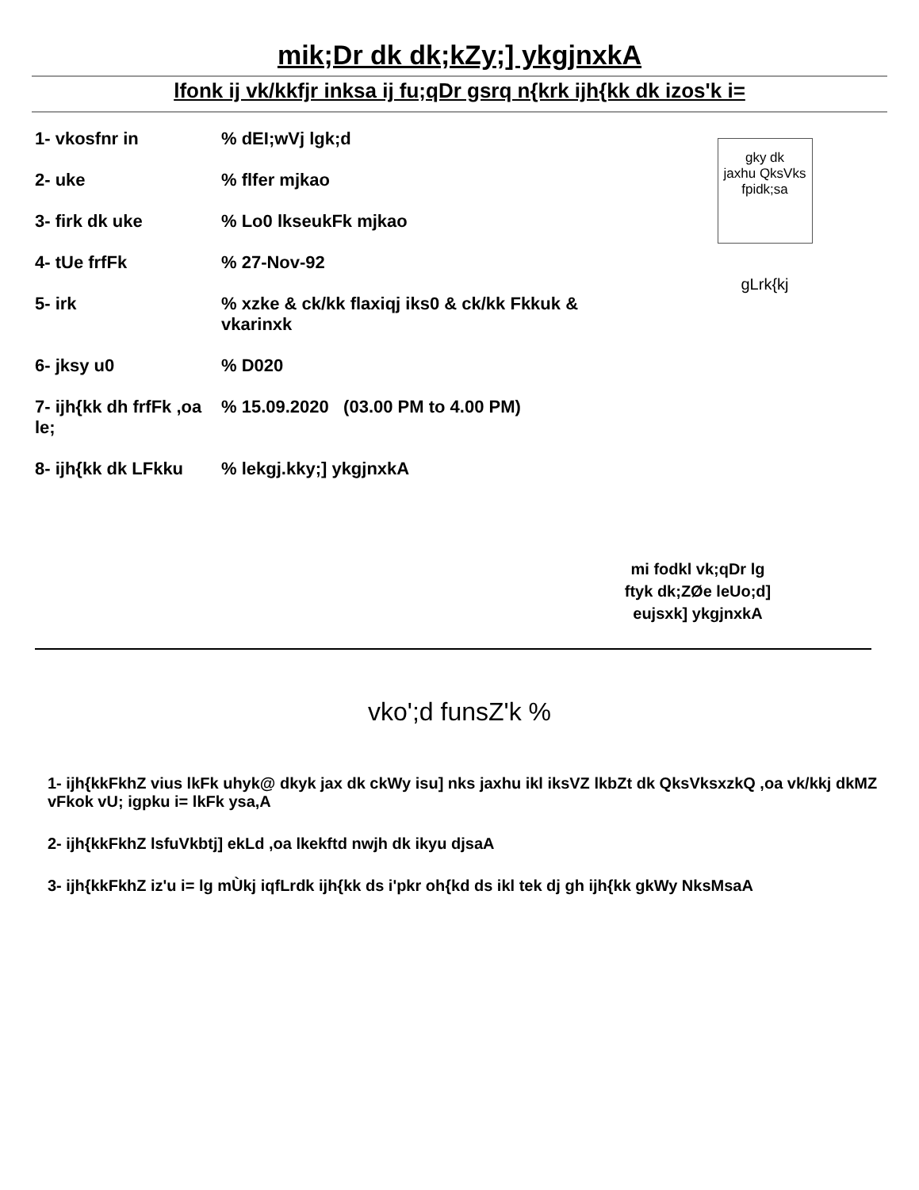mik;Dr dk dk;kZy;] ykgjnxkA
lfonk ij vk/kkfjr inksa ij fu;qDr gsrq n{krk ijh{kk dk izos'k i=
1- vkosfnr in% dEI;wVj lgk;d
2- uke% flfer mjkao
3- firk dk uke% Lo0 lkseukFk mjkao
4- tUe frfFk% 27-Nov-92
5- irk% xzke & ck/kk flaxiqj iks0 & ck/kk Fkkuk &
vkarinxk
6- jksy u0% D020
7- ijh{kk dh frfFk ,oa le;% 15.09.2020 (03.00 PM to 4.00 PM)
8- ijh{kk dk LFkku% lekgj.kky;] ykgjnxkA
gky dk
jaxhu QksVks
fpidk;sa
gLrk{kj
mi fodkl vk;qDr lg
ftyk dk;ZØe leUo;d]
eujsxk] ykgjnxkA
vko';d funsZ'k %
1- ijh{kkFkhZ vius lkFk uhyk@ dkyk jax dk ckWy isu] nks jaxhu ikl iksVZ lkbZt dk QksVksxzkQ ,oa vk/kkj dkMZ vFkok vU; igpku i= lkFk ysa,A
2- ijh{kkFkhZ lsfuVkbtj] ekLd ,oa lkekftd nwjh dk ikyu djsaA
3- ijh{kkFkhZ iz'u i= lg mÙkj iqfLrdk ijh{kk ds i'pkr oh{kd ds ikl tek dj gh ijh{kk gkWy NksMsaA